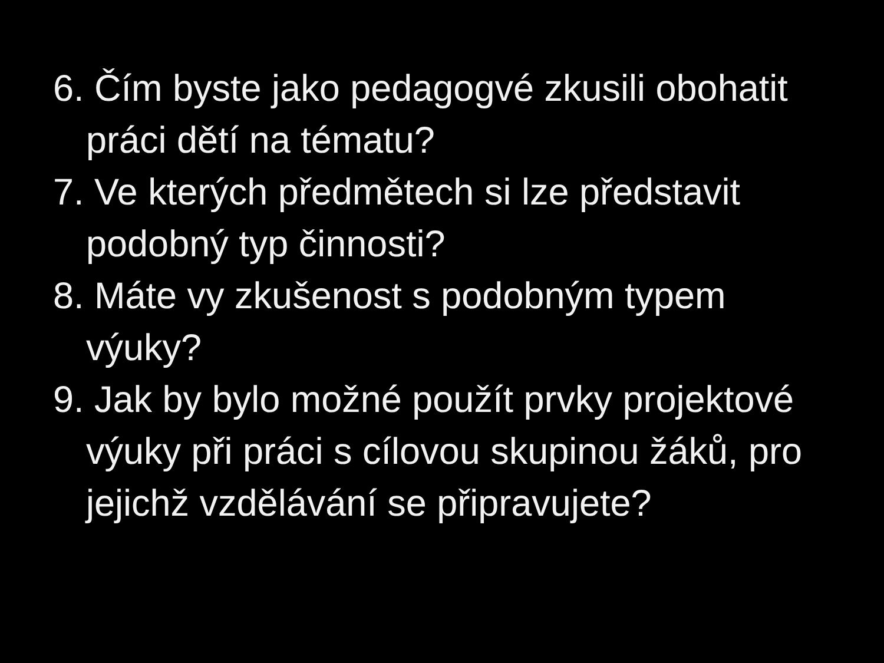6. Čím byste jako pedagogvé zkusili obohatit práci dětí na tématu?
7. Ve kterých předmětech si lze představit podobný typ činnosti?
8. Máte vy zkušenost s podobným typem výuky?
9. Jak by bylo možné použít prvky projektové výuky při práci s cílovou skupinou žáků, pro jejichž vzdělávání se připravujete?